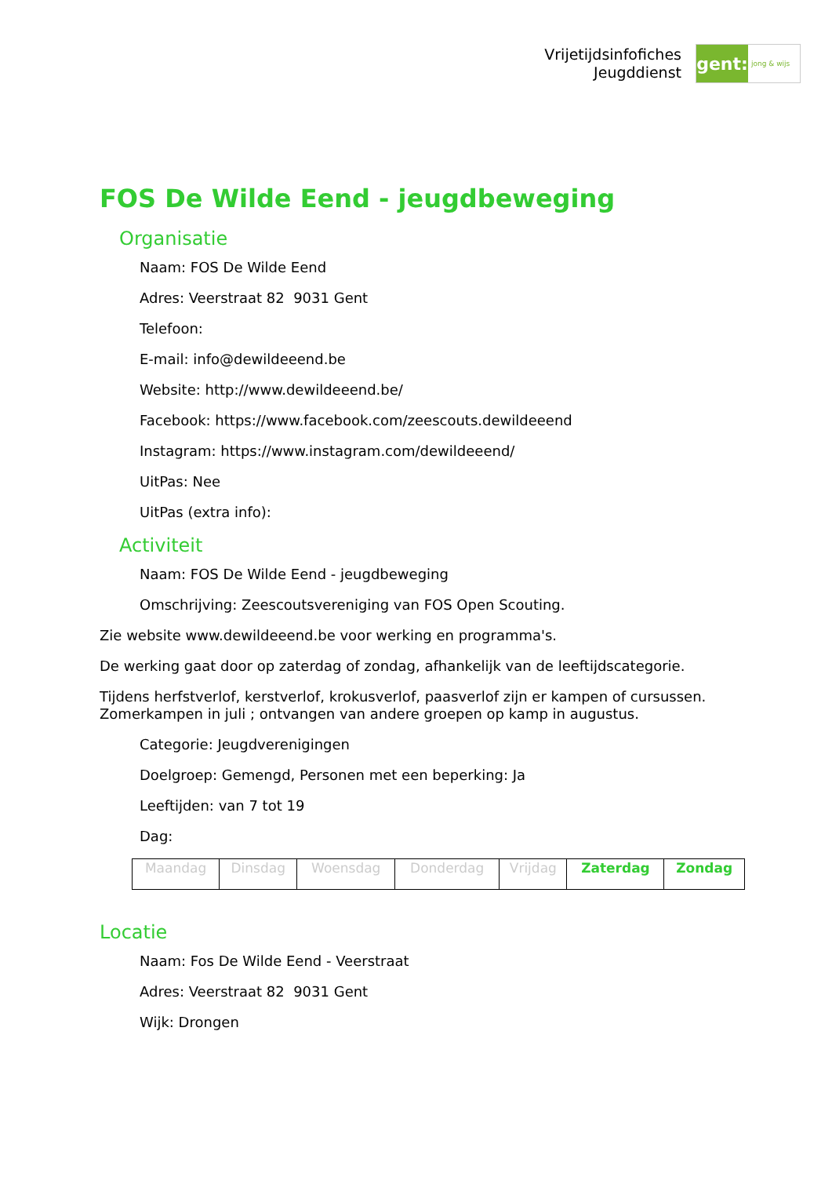Vrijetijdsinfofiches
Jeugddienst
gent:
jong & wijs
FOS De Wilde Eend - jeugdbeweging
Organisatie
Naam: FOS De Wilde Eend
Adres: Veerstraat 82 9031 Gent
Telefoon:
E-mail: info@dewildeeend.be
Website: http://www.dewildeeend.be/
Facebook: https://www.facebook.com/zeescouts.dewildeeend
Instagram: https://www.instagram.com/dewildeeend/
UitPas: Nee
UitPas (extra info):
Activiteit
Naam: FOS De Wilde Eend - jeugdbeweging
Omschrijving: Zeescoutsvereniging van FOS Open Scouting.
Zie website www.dewildeeend.be voor werking en programma's.
De werking gaat door op zaterdag of zondag, afhankelijk van de leeftijdscategorie.
Tijdens herfstverlof, kerstverlof, krokusverlof, paasverlof zijn er kampen of cursussen. Zomerkampen in juli ; ontvangen van andere groepen op kamp in augustus.
Categorie: Jeugdverenigingen
Doelgroep: Gemengd, Personen met een beperking: Ja
Leeftijden: van 7 tot 19
Dag:
| Maandag | Dinsdag | Woensdag | Donderdag | Vrijdag | Zaterdag | Zondag |
Locatie
Naam: Fos De Wilde Eend - Veerstraat
Adres: Veerstraat 82 9031 Gent
Wijk: Drongen